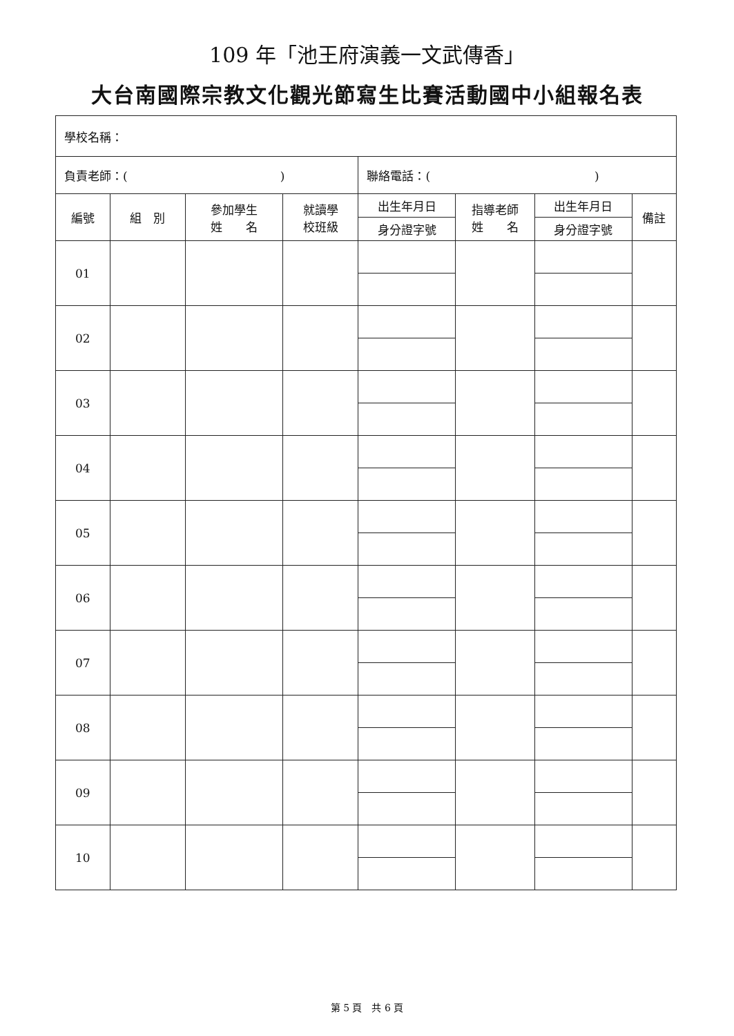109 年「池王府演義一文武傳香」
大台南國際宗教文化觀光節寫生比賽活動國中小組報名表
| 學校名稱： | | | | | | | |
| 負責老師：( ) | | | | 聯絡電話：( ) | | | |
| 編號 | 組 別 | 參加學生 姓 名 | 就讀學 校班級 | 出生年月日 | 指導老師 姓 名 | 出生年月日 | 備註 |
| | | | | 身分證字號 | | 身分證字號 | |
| 01 | | | | | | | |
| 02 | | | | | | | |
| 03 | | | | | | | |
| 04 | | | | | | | |
| 05 | | | | | | | |
| 06 | | | | | | | |
| 07 | | | | | | | |
| 08 | | | | | | | |
| 09 | | | | | | | |
| 10 | | | | | | | |
第 5 頁　共 6 頁